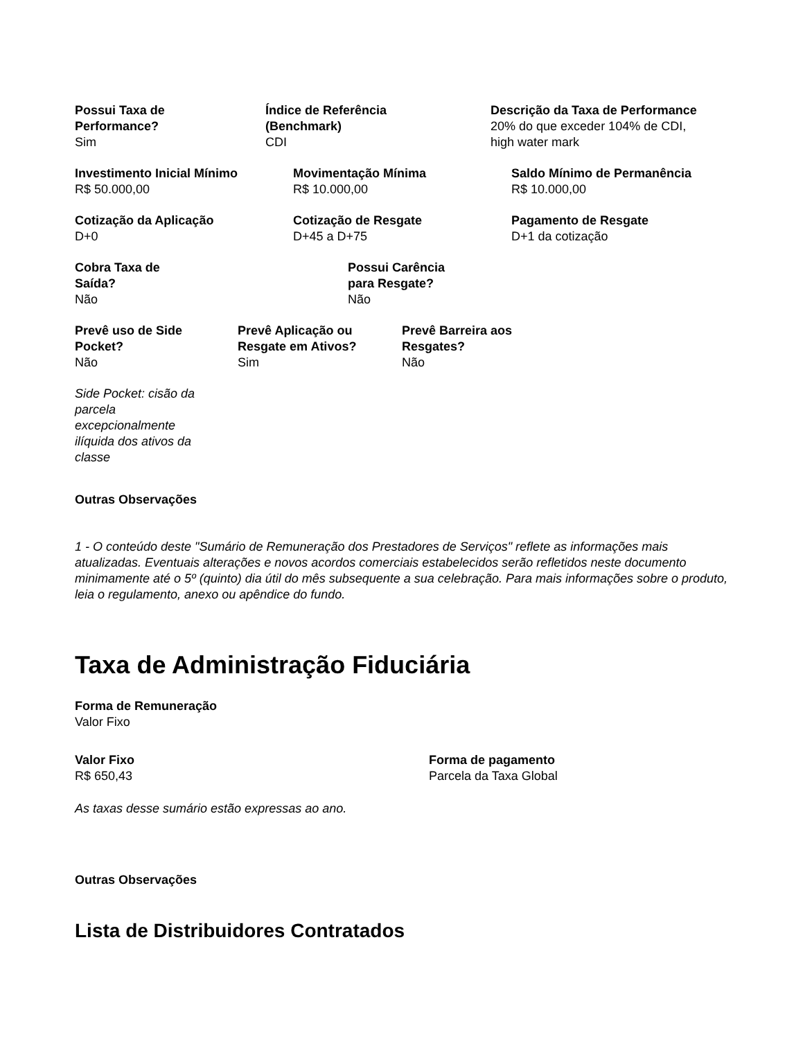Possui Taxa de
Performance?
Sim
Índice de Referência
(Benchmark)
CDI
Descrição da Taxa de Performance
20% do que exceder 104% de CDI,
high water mark
Investimento Inicial Mínimo
R$ 50.000,00
Movimentação Mínima
R$ 10.000,00
Saldo Mínimo de Permanência
R$ 10.000,00
Cotização da Aplicação
D+0
Cotização de Resgate
D+45 a D+75
Pagamento de Resgate
D+1 da cotização
Cobra Taxa de
Saída?
Não
Possui Carência
para Resgate?
Não
Prevê uso de Side
Pocket?
Não
Prevê Aplicação ou
Resgate em Ativos?
Sim
Prevê Barreira aos
Resgates?
Não
Side Pocket: cisão da parcela excepcionalmente ilíquida dos ativos da classe
Outras Observações
1 - O conteúdo deste "Sumário de Remuneração dos Prestadores de Serviços" reflete as informações mais atualizadas. Eventuais alterações e novos acordos comerciais estabelecidos serão refletidos neste documento minimamente até o 5º (quinto) dia útil do mês subsequente a sua celebração. Para mais informações sobre o produto, leia o regulamento, anexo ou apêndice do fundo.
Taxa de Administração Fiduciária
Forma de Remuneração
Valor Fixo
Valor Fixo
R$ 650,43
Forma de pagamento
Parcela da Taxa Global
As taxas desse sumário estão expressas ao ano.
Outras Observações
Lista de Distribuidores Contratados